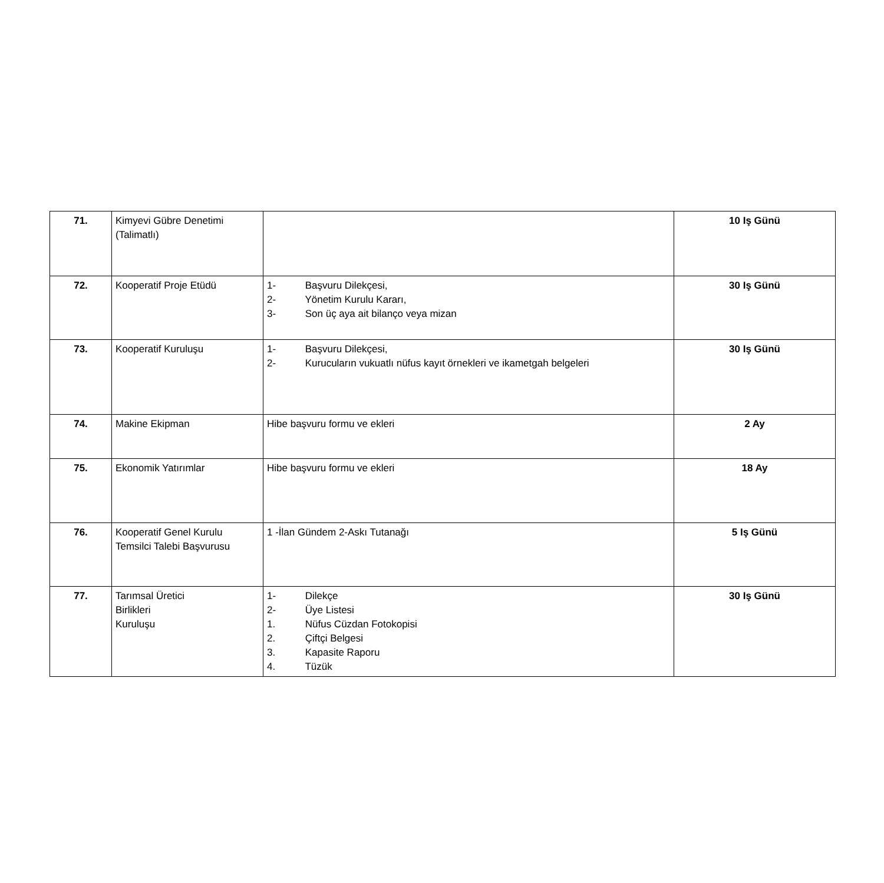| 71. | Kimyevi Gübre Denetimi (Talimatlı) | | 10 Iş Günü |
| 72. | Kooperatif Proje Etüdü | 1- Başvuru Dilekçesi, 2- Yönetim Kurulu Kararı, 3- Son üç aya ait bilanço veya mizan | 30 Iş Günü |
| 73. | Kooperatif Kuruluşu | 1- Başvuru Dilekçesi, 2- Kurucuların vukuatlı nüfus kayıt örnekleri ve ikametgah belgeleri | 30 Iş Günü |
| 74. | Makine Ekipman | Hibe başvuru formu ve ekleri | 2 Ay |
| 75. | Ekonomik Yatırımlar | Hibe başvuru formu ve ekleri | 18 Ay |
| 76. | Kooperatif Genel Kurulu Temsilci Talebi Başvurusu | 1 -İlan Gündem 2-Askı Tutanağı | 5 Iş Günü |
| 77. | Tarımsal Üretici Birlikleri Kuruluşu | 1- Dilekçe 2- Üye Listesi 1. Nüfus Cüzdan Fotokopisi 2. Çiftçi Belgesi 3. Kapasite Raporu 4. Tüzük | 30 Iş Günü |